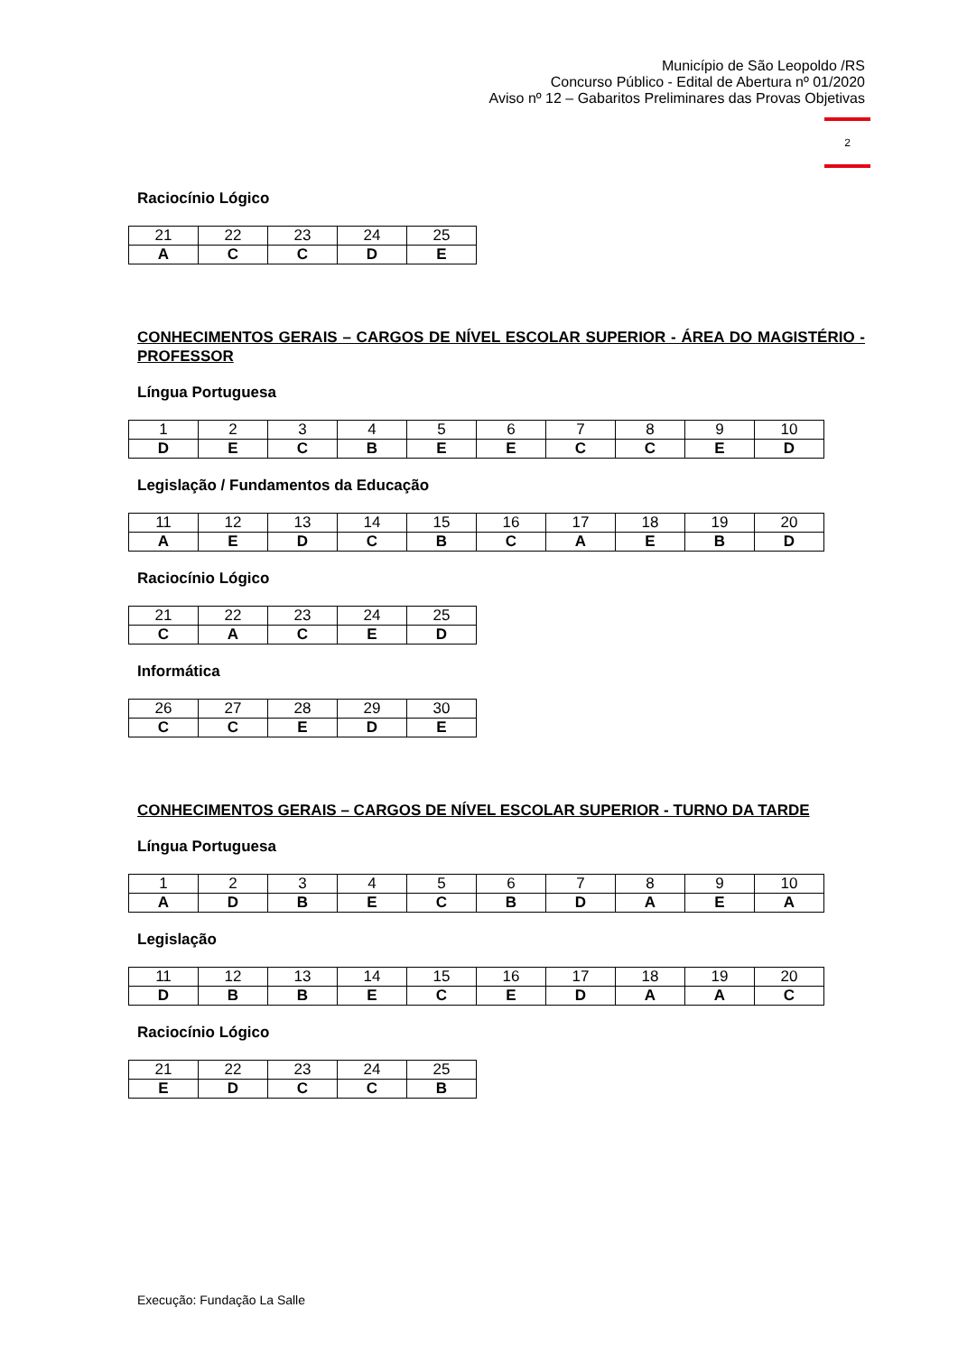Município de São Leopoldo /RS
Concurso Público - Edital de Abertura nº 01/2020
Aviso nº 12 – Gabaritos Preliminares das Provas Objetivas
2
Raciocínio Lógico
| 21 | 22 | 23 | 24 | 25 |
| A | C | C | D | E |
CONHECIMENTOS GERAIS – CARGOS DE NÍVEL ESCOLAR SUPERIOR - ÁREA DO MAGISTÉRIO - PROFESSOR
Língua Portuguesa
| 1 | 2 | 3 | 4 | 5 | 6 | 7 | 8 | 9 | 10 |
| D | E | C | B | E | E | C | C | E | D |
Legislação / Fundamentos da Educação
| 11 | 12 | 13 | 14 | 15 | 16 | 17 | 18 | 19 | 20 |
| A | E | D | C | B | C | A | E | B | D |
Raciocínio Lógico
| 21 | 22 | 23 | 24 | 25 |
| C | A | C | E | D |
Informática
| 26 | 27 | 28 | 29 | 30 |
| C | C | E | D | E |
CONHECIMENTOS GERAIS – CARGOS DE NÍVEL ESCOLAR SUPERIOR - TURNO DA TARDE
Língua Portuguesa
| 1 | 2 | 3 | 4 | 5 | 6 | 7 | 8 | 9 | 10 |
| A | D | B | E | C | B | D | A | E | A |
Legislação
| 11 | 12 | 13 | 14 | 15 | 16 | 17 | 18 | 19 | 20 |
| D | B | B | E | C | E | D | A | A | C |
Raciocínio Lógico
| 21 | 22 | 23 | 24 | 25 |
| E | D | C | C | B |
Execução: Fundação La Salle